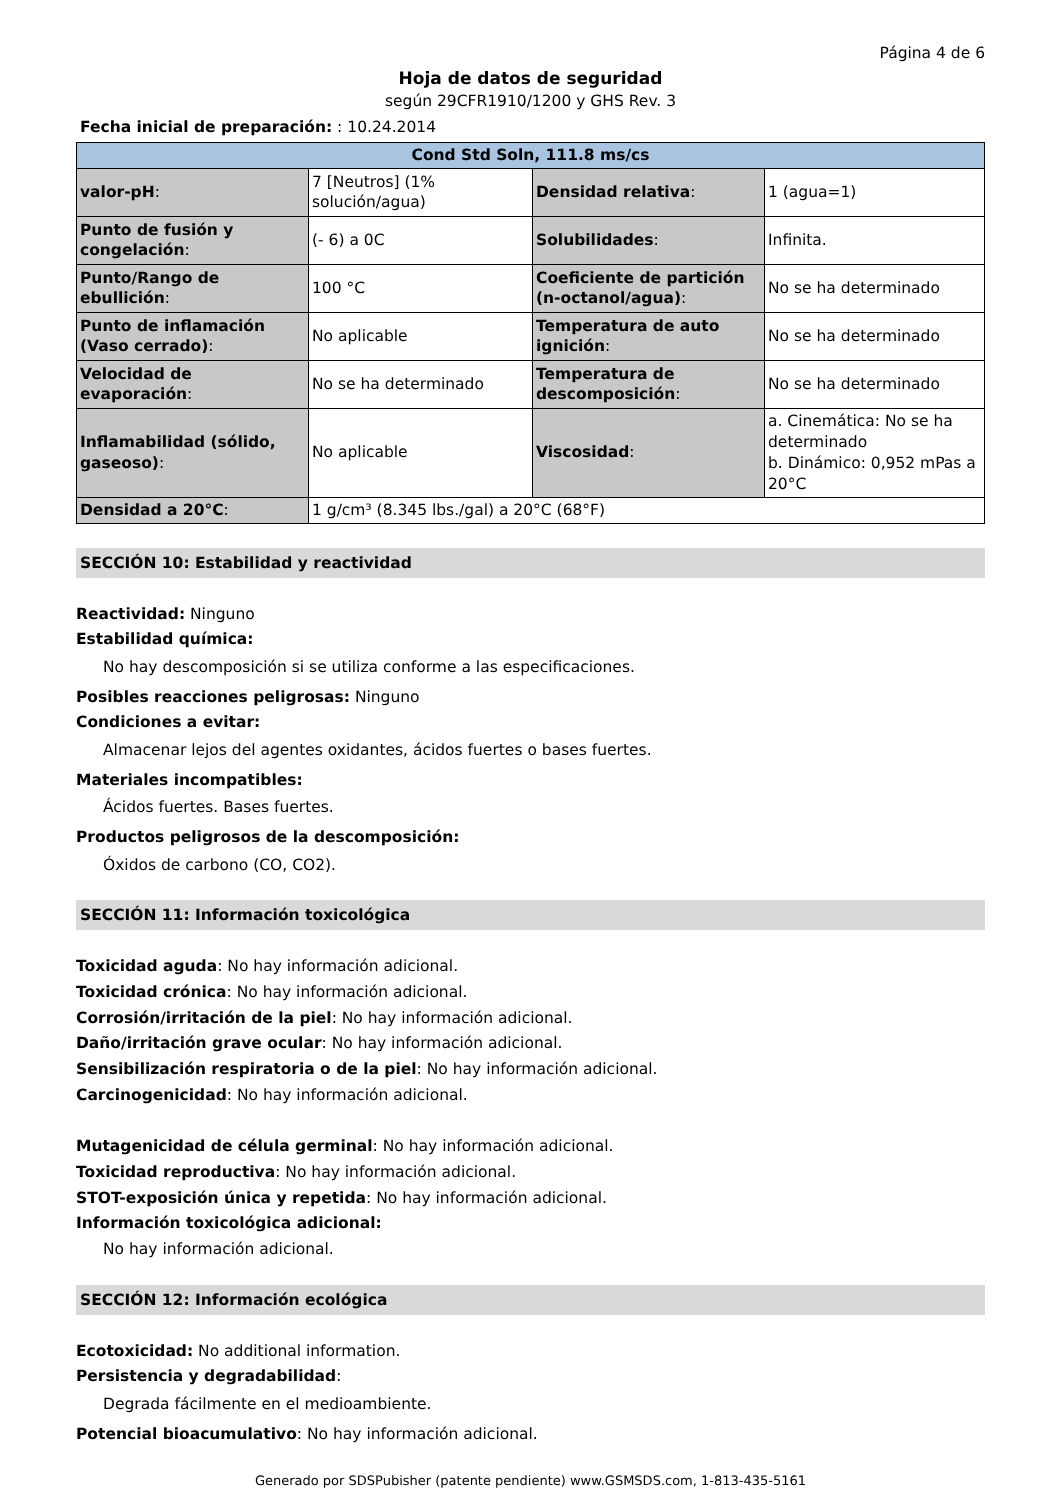Página 4 de 6
Hoja de datos de seguridad
según 29CFR1910/1200 y GHS Rev. 3
Fecha inicial de preparación: : 10.24.2014
| Cond Std Soln, 111.8 ms/cs | | | |
| --- | --- | --- | --- |
| valor-pH : | 7 [Neutros] (1% solución/agua) | Densidad relativa : | 1 (agua=1) |
| Punto de fusión y congelación : | (- 6) a 0C | Solubilidades : | Infinita. |
| Punto/Rango de ebullición : | 100 °C | Coeficiente de partición (n-octanol/agua) : | No se ha determinado |
| Punto de inflamación (Vaso cerrado) : | No aplicable | Temperatura de auto ignición : | No se ha determinado |
| Velocidad de evaporación : | No se ha determinado | Temperatura de descomposición : | No se ha determinado |
| Inflamabilidad (sólido, gaseoso) : | No aplicable | Viscosidad : | a. Cinemática: No se ha determinado b. Dinámico: 0,952 mPas a 20°C |
| Densidad a 20°C : | 1 g/cm³ (8.345 lbs./gal) a 20°C (68°F) | | |
SECCIÓN 10: Estabilidad y reactividad
Reactividad: Ninguno
Estabilidad química:
No hay descomposición si se utiliza conforme a las especificaciones.
Posibles reacciones peligrosas: Ninguno
Condiciones a evitar:
Almacenar lejos del agentes oxidantes, ácidos fuertes o bases fuertes.
Materiales incompatibles:
Ácidos fuertes. Bases fuertes.
Productos peligrosos de la descomposición:
Óxidos de carbono (CO, CO2).
SECCIÓN 11: Información toxicológica
Toxicidad aguda: No hay información adicional.
Toxicidad crónica: No hay información adicional.
Corrosión/irritación de la piel: No hay información adicional.
Daño/irritación grave ocular: No hay información adicional.
Sensibilización respiratoria o de la piel: No hay información adicional.
Carcinogenicidad: No hay información adicional.
Mutagenicidad de célula germinal: No hay información adicional.
Toxicidad reproductiva: No hay información adicional.
STOT-exposición única y repetida: No hay información adicional.
Información toxicológica adicional:
No hay información adicional.
SECCIÓN 12: Información ecológica
Ecotoxicidad: No additional information.
Persistencia y degradabilidad:
Degrada fácilmente en el medioambiente.
Potencial bioacumulativo: No hay información adicional.
Generado por SDSPubisher (patente pendiente) www.GSMSDS.com, 1-813-435-5161